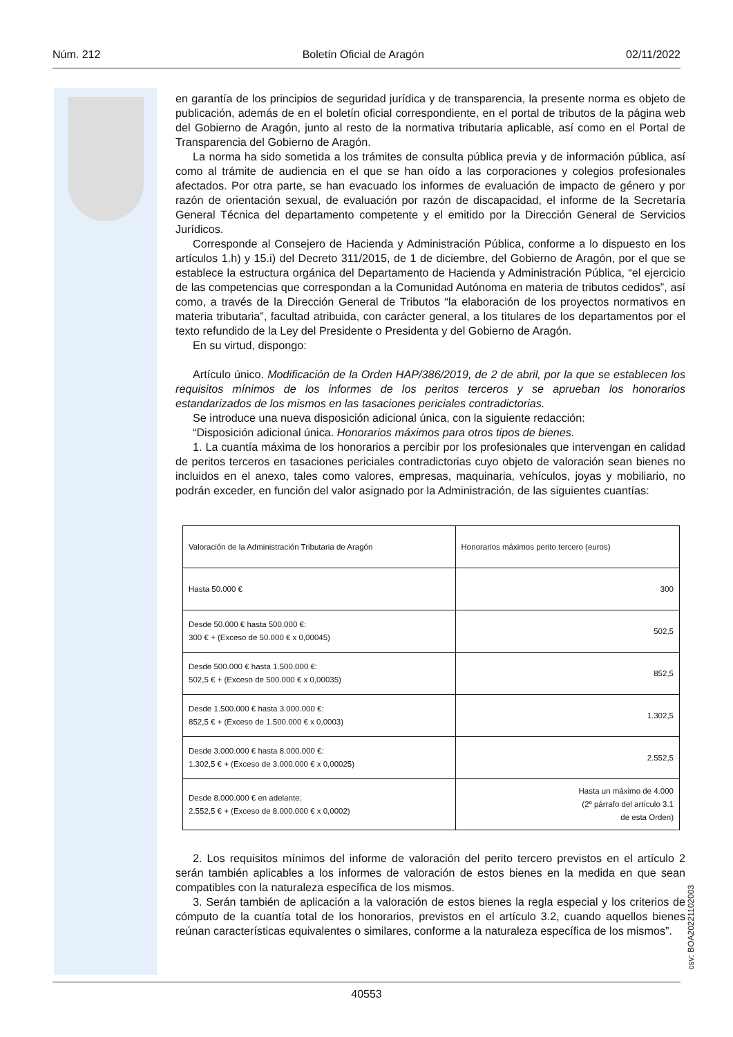Núm. 212 Boletín Oficial de Aragón 02/11/2022
en garantía de los principios de seguridad jurídica y de transparencia, la presente norma es objeto de publicación, además de en el boletín oficial correspondiente, en el portal de tributos de la página web del Gobierno de Aragón, junto al resto de la normativa tributaria aplicable, así como en el Portal de Transparencia del Gobierno de Aragón.
La norma ha sido sometida a los trámites de consulta pública previa y de información pública, así como al trámite de audiencia en el que se han oído a las corporaciones y colegios profesionales afectados. Por otra parte, se han evacuado los informes de evaluación de impacto de género y por razón de orientación sexual, de evaluación por razón de discapacidad, el informe de la Secretaría General Técnica del departamento competente y el emitido por la Dirección General de Servicios Jurídicos.
Corresponde al Consejero de Hacienda y Administración Pública, conforme a lo dispuesto en los artículos 1.h) y 15.i) del Decreto 311/2015, de 1 de diciembre, del Gobierno de Aragón, por el que se establece la estructura orgánica del Departamento de Hacienda y Administración Pública, “el ejercicio de las competencias que correspondan a la Comunidad Autónoma en materia de tributos cedidos”, así como, a través de la Dirección General de Tributos “la elaboración de los proyectos normativos en materia tributaria”, facultad atribuida, con carácter general, a los titulares de los departamentos por el texto refundido de la Ley del Presidente o Presidenta y del Gobierno de Aragón.
En su virtud, dispongo:
Artículo único. Modificación de la Orden HAP/386/2019, de 2 de abril, por la que se establecen los requisitos mínimos de los informes de los peritos terceros y se aprueban los honorarios estandarizados de los mismos en las tasaciones periciales contradictorias.
Se introduce una nueva disposición adicional única, con la siguiente redacción:
“Disposición adicional única. Honorarios máximos para otros tipos de bienes.
1. La cuantía máxima de los honorarios a percibir por los profesionales que intervengan en calidad de peritos terceros en tasaciones periciales contradictorias cuyo objeto de valoración sean bienes no incluidos en el anexo, tales como valores, empresas, maquinaria, vehículos, joyas y mobiliario, no podrán exceder, en función del valor asignado por la Administración, de las siguientes cuantías:
| Valoración de la Administración Tributaria de Aragón | Honorarios máximos perito tercero (euros) |
| Hasta 50.000 € | 300 |
| Desde 50.000 € hasta 500.000 €: 300 € + (Exceso de 50.000 € x 0,00045) | 502,5 |
| Desde 500.000 € hasta 1.500.000 €: 502,5 € + (Exceso de 500.000 € x 0,00035) | 852,5 |
| Desde 1.500.000 € hasta 3.000.000 €: 852,5 € + (Exceso de 1.500.000 € x 0,0003) | 1.302,5 |
| Desde 3.000.000 € hasta 8.000.000 €: 1.302,5 € + (Exceso de 3.000.000 € x 0,00025) | 2.552,5 |
| Desde 8.000.000 € en adelante: 2.552,5 € + (Exceso de 8.000.000 € x 0,0002) | Hasta un máximo de 4.000 (2º párrafo del artículo 3.1 de esta Orden) |
2. Los requisitos mínimos del informe de valoración del perito tercero previstos en el artículo 2 serán también aplicables a los informes de valoración de estos bienes en la medida en que sean compatibles con la naturaleza específica de los mismos.
3. Serán también de aplicación a la valoración de estos bienes la regla especial y los criterios de cómputo de la cuantía total de los honorarios, previstos en el artículo 3.2, cuando aquellos bienes reúnan características equivalentes o similares, conforme a la naturaleza específica de los mismos”.
csv: BOA20221102003
40553